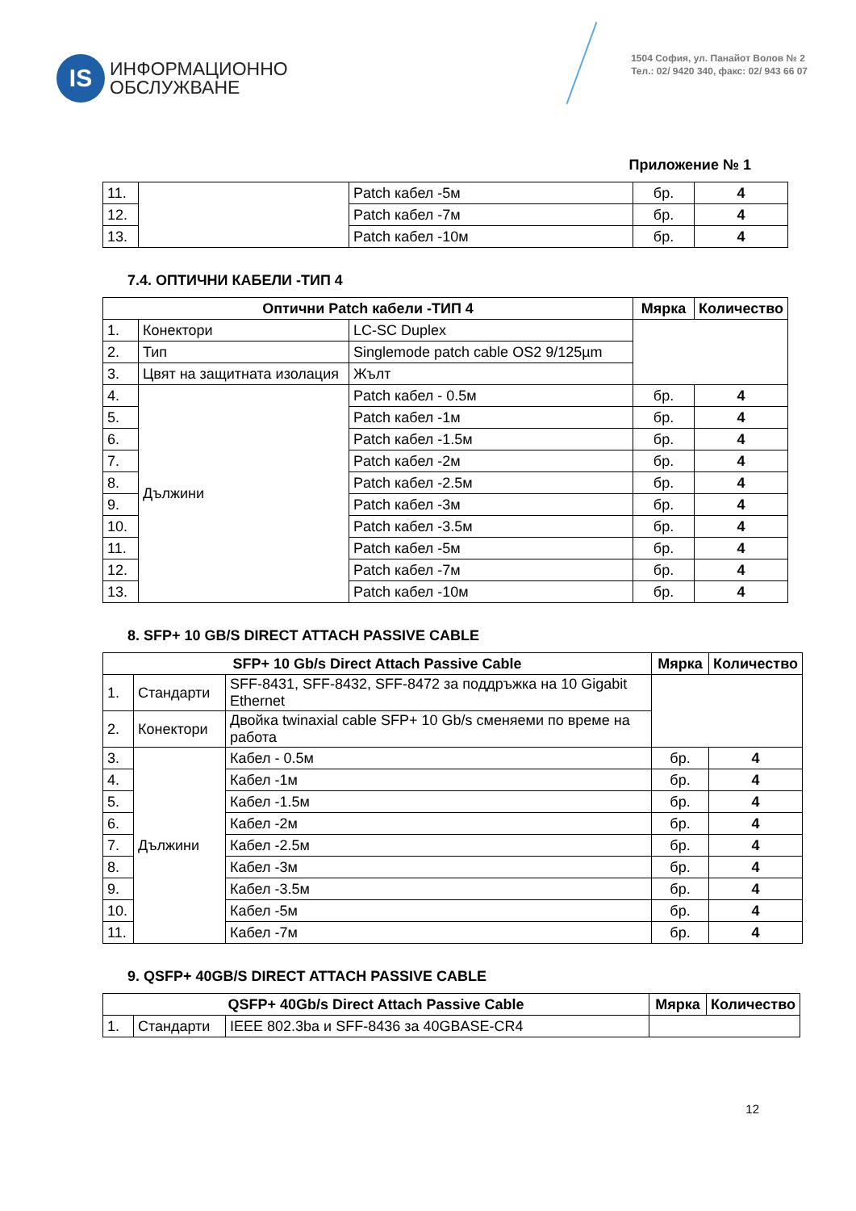IS
ИНФОРМАЦИОННО
ОБСЛУЖВАНЕ
1504 София, ул. Панайот Волов № 2
Тел.: 02/ 9420 340, факс: 02/ 943 66 07
Приложение № 1
| 11. | | Patch кабел -5м | бр. | 4 |
| 12. | | Patch кабел -7м | бр. | 4 |
| 13. | | Patch кабел -10м | бр. | 4 |
7.4. ОПТИЧНИ КАБЕЛИ -ТИП 4
| Оптични Patch кабели -ТИП 4 | | | Мярка | Количество |
| --- | --- | --- | --- | --- |
| 1. | Конектори | LC-SC Duplex | | |
| 2. | Тип | Singlemode patch cable OS2 9/125µm | | |
| 3. | Цвят на защитната изолация | Жълт | | |
| 4. | Дължини | Patch кабел - 0.5м | бр. | 4 |
| 5. | | Patch кабел -1м | бр. | 4 |
| 6. | | Patch кабел -1.5м | бр. | 4 |
| 7. | | Patch кабел -2м | бр. | 4 |
| 8. | | Patch кабел -2.5м | бр. | 4 |
| 9. | | Patch кабел -3м | бр. | 4 |
| 10. | | Patch кабел -3.5м | бр. | 4 |
| 11. | | Patch кабел -5м | бр. | 4 |
| 12. | | Patch кабел -7м | бр. | 4 |
| 13. | | Patch кабел -10м | бр. | 4 |
8. SFP+ 10 GB/S DIRECT ATTACH PASSIVE CABLE
| SFP+ 10 Gb/s Direct Attach Passive Cable | | | Мярка | Количество |
| --- | --- | --- | --- | --- |
| 1. | Стандарти | SFF-8431, SFF-8432, SFF-8472 за поддръжка на 10 Gigabit Ethernet | | |
| 2. | Конектори | Двойка twinaxial cable SFP+ 10 Gb/s сменяеми по време на работа | | |
| 3. | Дължини | Кабел - 0.5м | бр. | 4 |
| 4. | | Кабел -1м | бр. | 4 |
| 5. | | Кабел -1.5м | бр. | 4 |
| 6. | | Кабел -2м | бр. | 4 |
| 7. | | Кабел -2.5м | бр. | 4 |
| 8. | | Кабел -3м | бр. | 4 |
| 9. | | Кабел -3.5м | бр. | 4 |
| 10. | | Кабел -5м | бр. | 4 |
| 11. | | Кабел -7м | бр. | 4 |
9. QSFP+ 40GB/S DIRECT ATTACH PASSIVE CABLE
| QSFP+ 40Gb/s Direct Attach Passive Cable | | | Мярка | Количество |
| --- | --- | --- | --- | --- |
| 1. | Стандарти | IEEE 802.3ba и SFF-8436 за 40GBASE-CR4 | | |
12